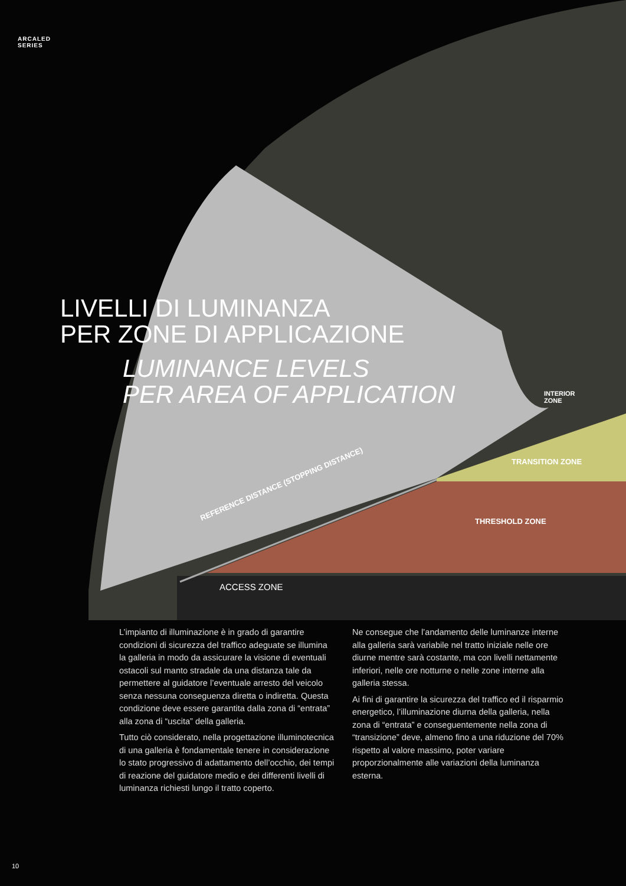ARCALED
SERIES
LIVELLI DI LUMINANZA
PER ZONE DI APPLICAZIONE
LUMINANCE LEVELS
PER AREA OF APPLICATION
INTERIOR
ZONE
TRANSITION ZONE
THRESHOLD ZONE
REFERENCE DISTANCE (STOPPING DISTANCE)
ACCESS ZONE
L’impianto di illuminazione è in grado di garantire condizioni di sicurezza del traffico adeguate se illumina la galleria in modo da assicurare la visione di eventuali ostacoli sul manto stradale da una distanza tale da permettere al guidatore l’eventuale arresto del veicolo senza nessuna conseguenza diretta o indiretta. Questa condizione deve essere garantita dalla zona di “entrata” alla zona di “uscita” della galleria.
Tutto ciò considerato, nella progettazione illuminotecnica di una galleria è fondamentale tenere in considerazione lo stato progressivo di adattamento dell’occhio, dei tempi di reazione del guidatore medio e dei differenti livelli di luminanza richiesti lungo il tratto coperto.
Ne consegue che l’andamento delle luminanze interne alla galleria sarà variabile nel tratto iniziale nelle ore diurne mentre sarà costante, ma con livelli nettamente inferiori, nelle ore notturne o nelle zone interne alla galleria stessa.
Ai fini di garantire la sicurezza del traffico ed il risparmio energetico, l’illuminazione diurna della galleria, nella zona di “entrata” e conseguentemente nella zona di “transizione” deve, almeno fino a una riduzione del 70% rispetto al valore massimo, poter variare proporzionalmente alle variazioni della luminanza esterna.
10